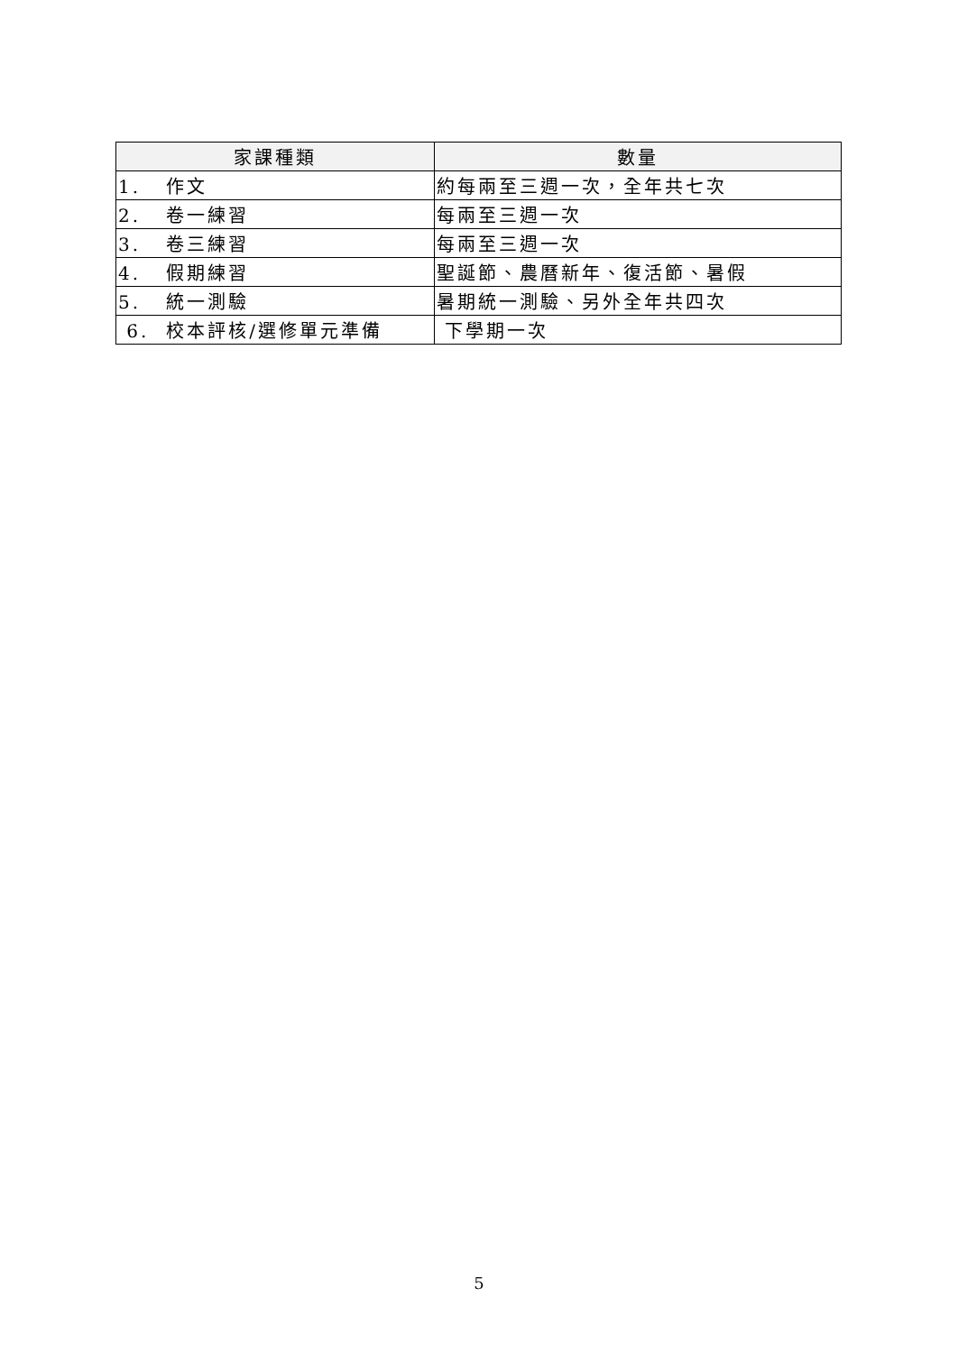| 家課種類 | 數量 |
| --- | --- |
| 1. 作文 | 約每兩至三週一次，全年共七次 |
| 2. 卷一練習 | 每兩至三週一次 |
| 3. 卷三練習 | 每兩至三週一次 |
| 4. 假期練習 | 聖誕節、農曆新年、復活節、暑假 |
| 5. 統一測驗 | 暑期統一測驗、另外全年共四次 |
| 6. 校本評核/選修單元準備 | 下學期一次 |
5